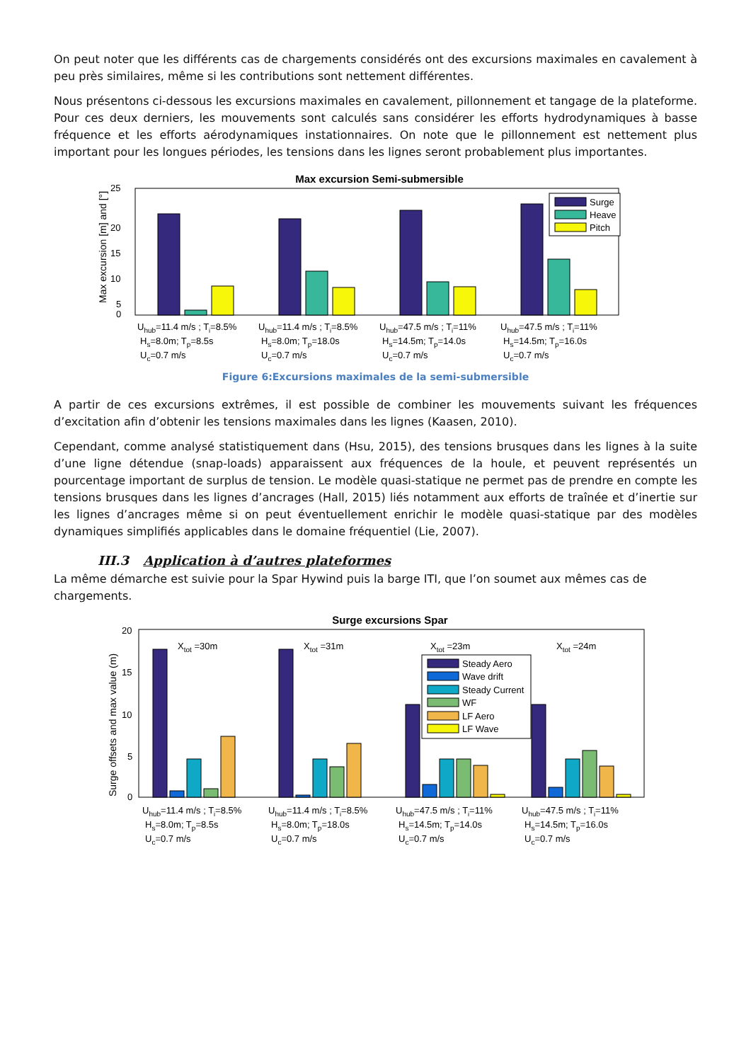On peut noter que les différents cas de chargements considérés ont des excursions maximales en cavalement à peu près similaires, même si les contributions sont nettement différentes.
Nous présentons ci-dessous les excursions maximales en cavalement, pillonnement et tangage de la plateforme. Pour ces deux derniers, les mouvements sont calculés sans considérer les efforts hydrodynamiques à basse fréquence et les efforts aérodynamiques instationnaires. On note que le pillonnement est nettement plus important pour les longues périodes, les tensions dans les lignes seront probablement plus importantes.
Max excursion Semi-submersible
25
20
15
10
5
0
Max excursion [m] and [°]
Surge
Heave
Pitch
Uhub=11.4 m/s ; Ti=8.5%
Hs=8.0m; Tp=8.5s
Uc=0.7 m/s
Uhub=11.4 m/s ; Ti=8.5%
Hs=8.0m; Tp=18.0s
Uc=0.7 m/s
Uhub=47.5 m/s ; Ti=11%
Hs=14.5m; Tp=14.0s
Uc=0.7 m/s
Uhub=47.5 m/s ; Ti=11%
Hs=14.5m; Tp=16.0s
Uc=0.7 m/s
Figure 6:Excursions maximales de la semi-submersible
A partir de ces excursions extrêmes, il est possible de combiner les mouvements suivant les fréquences d’excitation afin d’obtenir les tensions maximales dans les lignes (Kaasen, 2010).
Cependant, comme analysé statistiquement dans (Hsu, 2015), des tensions brusques dans les lignes à la suite d’une ligne détendue (snap-loads) apparaissent aux fréquences de la houle, et peuvent représentés un pourcentage important de surplus de tension. Le modèle quasi-statique ne permet pas de prendre en compte les tensions brusques dans les lignes d’ancrages (Hall, 2015) liés notamment aux efforts de traînée et d’inertie sur les lignes d’ancrages même si on peut éventuellement enrichir le modèle quasi-statique par des modèles dynamiques simplifiés applicables dans le domaine fréquentiel (Lie, 2007).
III.3 Application à d’autres plateformes
La même démarche est suivie pour la Spar Hywind puis la barge ITI, que l’on soumet aux mêmes cas de chargements.
Surge excursions Spar
20
15
10
5
0
Surge offsets and max value (m)
Xtot =30m
Xtot =31m
Xtot =23m
Xtot =24m
Steady Aero
Wave drift
Steady Current
WF
LF Aero
LF Wave
Uhub=11.4 m/s ; Ti=8.5%
Hs=8.0m; Tp=8.5s
Uc=0.7 m/s
Uhub=11.4 m/s ; Ti=8.5%
Hs=8.0m; Tp=18.0s
Uc=0.7 m/s
Uhub=47.5 m/s ; Ti=11%
Hs=14.5m; Tp=14.0s
Uc=0.7 m/s
Uhub=47.5 m/s ; Ti=11%
Hs=14.5m; Tp=16.0s
Uc=0.7 m/s